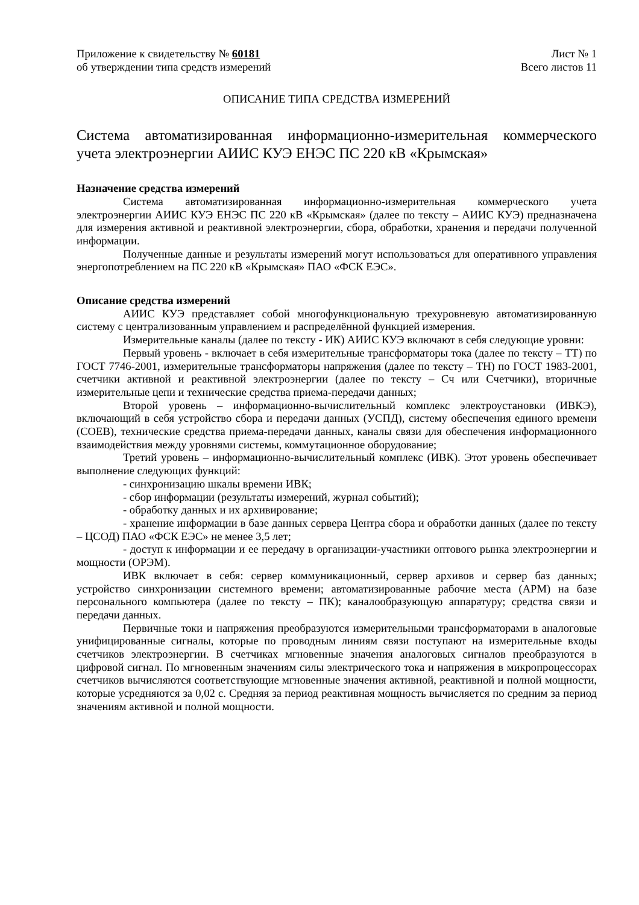Приложение к свидетельству № 60181
об утверждении типа средств измерений
Лист № 1
Всего листов 11
ОПИСАНИЕ ТИПА СРЕДСТВА ИЗМЕРЕНИЙ
Система автоматизированная информационно-измерительная коммерческого учета электроэнергии АИИС КУЭ ЕНЭС ПС 220 кВ «Крымская»
Назначение средства измерений
Система автоматизированная информационно-измерительная коммерческого учета электроэнергии АИИС КУЭ ЕНЭС ПС 220 кВ «Крымская» (далее по тексту – АИИС КУЭ) предназначена для измерения активной и реактивной электроэнергии, сбора, обработки, хранения и передачи полученной информации.
Полученные данные и результаты измерений могут использоваться для оперативного управления энергопотреблением на ПС 220 кВ «Крымская» ПАО «ФСК ЕЭС».
Описание средства измерений
АИИС КУЭ представляет собой многофункциональную трехуровневую автоматизированную систему с централизованным управлением и распределённой функцией измерения.
Измерительные каналы (далее по тексту - ИК) АИИС КУЭ включают в себя следующие уровни:
Первый уровень - включает в себя измерительные трансформаторы тока (далее по тексту – ТТ) по ГОСТ 7746-2001, измерительные трансформаторы напряжения (далее по тексту – ТН) по ГОСТ 1983-2001, счетчики активной и реактивной электроэнергии (далее по тексту – Сч или Счетчики), вторичные измерительные цепи и технические средства приема-передачи данных;
Второй уровень – информационно-вычислительный комплекс электроустановки (ИВКЭ), включающий в себя устройство сбора и передачи данных (УСПД), систему обеспечения единого времени (СОЕВ), технические средства приема-передачи данных, каналы связи для обеспечения информационного взаимодействия между уровнями системы, коммутационное оборудование;
Третий уровень – информационно-вычислительный комплекс (ИВК). Этот уровень обеспечивает выполнение следующих функций:
- синхронизацию шкалы времени ИВК;
- сбор информации (результаты измерений, журнал событий);
- обработку данных и их архивирование;
- хранение информации в базе данных сервера Центра сбора и обработки данных (далее по тексту – ЦСОД) ПАО «ФСК ЕЭС» не менее 3,5 лет;
- доступ к информации и ее передачу в организации-участники оптового рынка электроэнергии и мощности (ОРЭМ).
ИВК включает в себя: сервер коммуникационный, сервер архивов и сервер баз данных; устройство синхронизации системного времени; автоматизированные рабочие места (АРМ) на базе персонального компьютера (далее по тексту – ПК); каналообразующую аппаратуру; средства связи и передачи данных.
Первичные токи и напряжения преобразуются измерительными трансформаторами в аналоговые унифицированные сигналы, которые по проводным линиям связи поступают на измерительные входы счетчиков электроэнергии. В счетчиках мгновенные значения аналоговых сигналов преобразуются в цифровой сигнал. По мгновенным значениям силы электрического тока и напряжения в микропроцессорах счетчиков вычисляются соответствующие мгновенные значения активной, реактивной и полной мощности, которые усредняются за 0,02 с. Средняя за период реактивная мощность вычисляется по средним за период значениям активной и полной мощности.